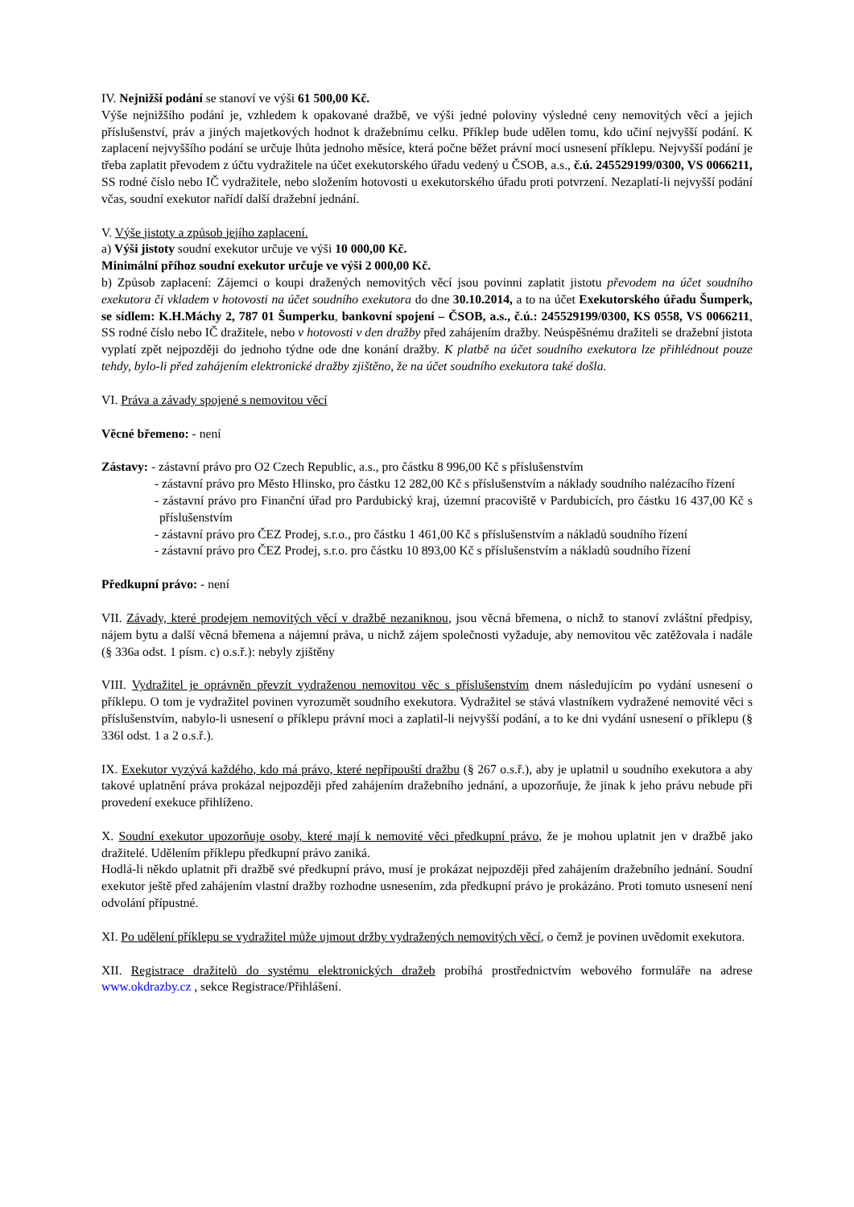IV. Nejnižší podání se stanoví ve výši 61 500,00 Kč.
Výše nejnižšího podání je, vzhledem k opakované dražbě, ve výši jedné poloviny výsledné ceny nemovitých věcí a jejich příslušenství, práv a jiných majetkových hodnot k dražebnímu celku. Příklep bude udělen tomu, kdo učiní nejvyšší podání. K zaplacení nejvyššího podání se určuje lhůta jednoho měsíce, která počne běžet právní mocí usnesení příklepu. Nejvyšší podání je třeba zaplatit převodem z účtu vydražitele na účet exekutorského úřadu vedený u ČSOB, a.s., č.ú. 245529199/0300, VS 0066211, SS rodné číslo nebo IČ vydražitele, nebo složením hotovosti u exekutorského úřadu proti potvrzení. Nezaplatí-li nejvyšší podání včas, soudní exekutor nařídí další dražební jednání.
V. Výše jistoty a způsob jejího zaplacení.
a) Výši jistoty soudní exekutor určuje ve výši 10 000,00 Kč.
Minimální příhoz soudní exekutor určuje ve výši 2 000,00 Kč.
b) Způsob zaplacení: Zájemci o koupi dražených nemovitých věcí jsou povinni zaplatit jistotu převodem na účet soudního exekutora či vkladem v hotovosti na účet soudního exekutora do dne 30.10.2014, a to na účet Exekutorského úřadu Šumperk, se sídlem: K.H.Máchy 2, 787 01 Šumperku, bankovní spojení – ČSOB, a.s., č.ú.: 245529199/0300, KS 0558, VS 0066211, SS rodné číslo nebo IČ dražitele, nebo v hotovosti v den dražby před zahájením dražby. Neúspěšnému dražiteli se dražební jistota vyplatí zpět nejpozději do jednoho týdne ode dne konání dražby. K platbě na účet soudního exekutora lze přihlédnout pouze tehdy, bylo-li před zahájením elektronické dražby zjištěno, že na účet soudního exekutora také došla.
VI. Práva a závady spojené s nemovitou věcí
Věcné břemeno: - není
Zástavy: - zástavní právo pro O2 Czech Republic, a.s., pro částku 8 996,00 Kč s příslušenstvím
- zástavní právo pro Město Hlinsko, pro částku 12 282,00 Kč s příslušenstvím a náklady soudního nalézacího řízení
- zástavní právo pro Finanční úřad pro Pardubický kraj, územní pracoviště v Pardubicích, pro částku 16 437,00 Kč s příslušenstvím
- zástavní právo pro ČEZ Prodej, s.r.o., pro částku 1 461,00 Kč s příslušenstvím a nákladů soudního řízení
- zástavní právo pro ČEZ Prodej, s.r.o. pro částku 10 893,00 Kč s příslušenstvím a nákladů soudního řízení
Předkupní právo: - není
VII. Závady, které prodejem nemovitých věcí v dražbě nezaniknou, jsou věcná břemena, o nichž to stanoví zvláštní předpisy, nájem bytu a další věcná břemena a nájemní práva, u nichž zájem společnosti vyžaduje, aby nemovitou věc zatěžovala i nadále (§ 336a odst. 1 písm. c) o.s.ř.): nebyly zjištěny
VIII. Vydražitel je oprávněn převzít vydraženou nemovitou věc s příslušenstvím dnem následujícím po vydání usnesení o příklepu. O tom je vydražitel povinen vyrozumět soudního exekutora. Vydražitel se stává vlastníkem vydražené nemovité věci s příslušenstvím, nabylo-li usnesení o příklepu právní moci a zaplatil-li nejvyšší podání, a to ke dni vydání usnesení o příklepu (§ 336l odst. 1 a 2 o.s.ř.).
IX. Exekutor vyzývá každého, kdo má právo, které nepřipouští dražbu (§ 267 o.s.ř.), aby je uplatnil u soudního exekutora a aby takové uplatnění práva prokázal nejpozději před zahájením dražebního jednání, a upozorňuje, že jinak k jeho právu nebude při provedení exekuce přihlíženo.
X. Soudní exekutor upozorňuje osoby, které mají k nemovité věci předkupní právo, že je mohou uplatnit jen v dražbě jako dražitelé. Udělením příklepu předkupní právo zaniká.
Hodlá-li někdo uplatnit při dražbě své předkupní právo, musí je prokázat nejpozději před zahájením dražebního jednání. Soudní exekutor ještě před zahájením vlastní dražby rozhodne usnesením, zda předkupní právo je prokázáno. Proti tomuto usnesení není odvolání přípustné.
XI. Po udělení příklepu se vydražitel může ujmout držby vydražených nemovitých věcí, o čemž je povinen uvědomit exekutora.
XII. Registrace dražitelů do systému elektronických dražeb probíhá prostřednictvím webového formuláře na adrese www.okdrazby.cz , sekce Registrace/Přihlášení.